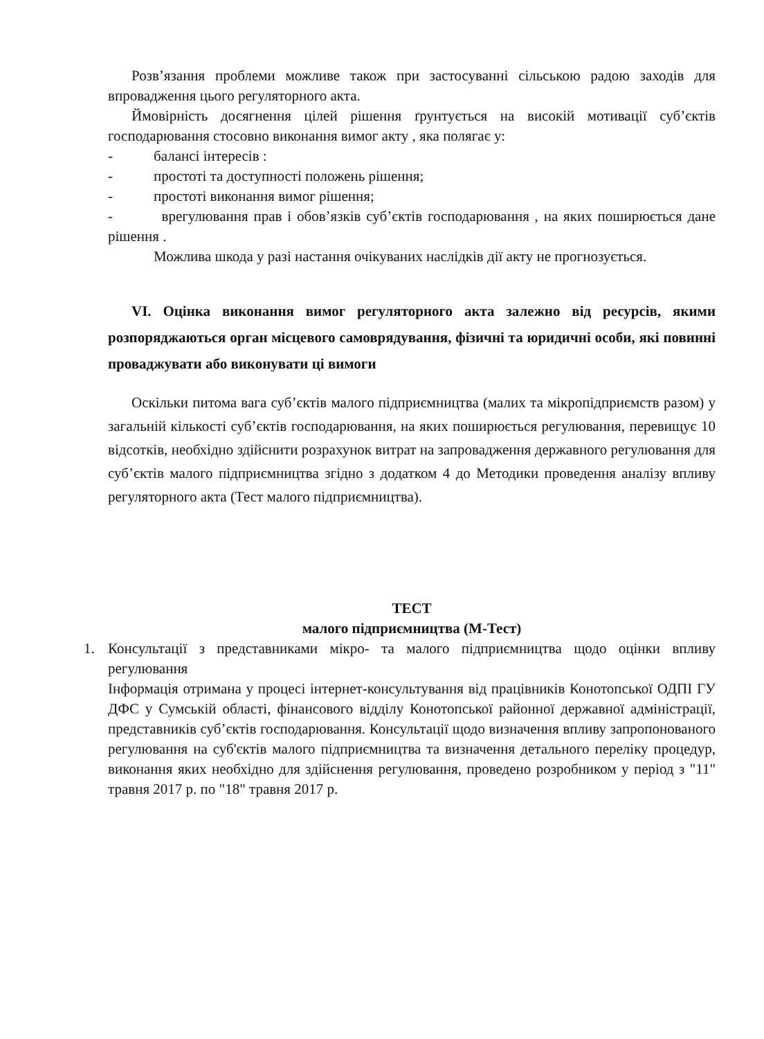Розв’язання проблеми можливе також при застосуванні сільською радою заходів для впровадження цього регуляторного акта.
Ймовірність досягнення цілей рішення ґрунтується на високій мотивації суб’єктів господарювання стосовно виконання вимог акту , яка полягає у:
- балансі інтересів :
- простоті та доступності положень рішення;
- простоті виконання вимог рішення;
- врегулювання прав і обов’язків суб’єктів господарювання , на яких поширюється дане рішення .
Можлива шкода у разі настання очікуваних наслідків дії акту не прогнозується.
VI. Оцінка виконання вимог регуляторного акта залежно від ресурсів, якими розпоряджаються орган місцевого самоврядування, фізичні та юридичні особи, які повинні проваджувати або виконувати ці вимоги
Оскільки питома вага суб’єктів малого підприємництва (малих та мікропідприємств разом) у загальній кількості суб’єктів господарювання, на яких поширюється регулювання, перевищує 10 відсотків, необхідно здійснити розрахунок витрат на запровадження державного регулювання для суб’єктів малого підприємництва згідно з додатком 4 до Методики проведення аналізу впливу регуляторного акта (Тест малого підприємництва).
ТЕСТ
малого підприємництва (М-Тест)
1. Консультації з представниками мікро- та малого підприємництва щодо оцінки впливу регулювання
Інформація отримана у процесі інтернет-консультування від працівників Конотопської ОДПІ ГУ ДФС у Сумській області, фінансового відділу Конотопської районної державної адміністрації, представників суб’єктів господарювання. Консультації щодо визначення впливу запропонованого регулювання на суб'єктів малого підприємництва та визначення детального переліку процедур, виконання яких необхідно для здійснення регулювання, проведено розробником у період з "11" травня 2017 р. по "18" травня 2017 р.